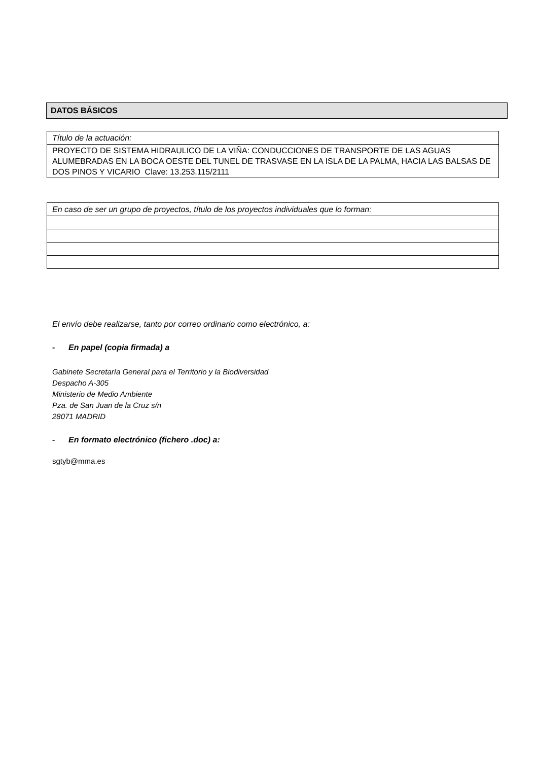DATOS BÁSICOS
| Título de la actuación: |
| PROYECTO DE SISTEMA HIDRAULICO DE LA VIÑA: CONDUCCIONES DE TRANSPORTE DE LAS AGUAS ALUMEBRADAS EN LA BOCA OESTE DEL TUNEL DE TRASVASE EN LA ISLA DE LA PALMA, HACIA LAS BALSAS DE DOS PINOS Y VICARIO Clave: 13.253.115/2111 |
| En caso de ser un grupo de proyectos, título de los proyectos individuales que lo forman: |
El envío debe realizarse, tanto por correo ordinario como electrónico, a:
- En papel (copia firmada) a
Gabinete Secretaría General para el Territorio y la Biodiversidad
Despacho A-305
Ministerio de Medio Ambiente
Pza. de San Juan de la Cruz s/n
28071 MADRID
- En formato electrónico (fichero .doc) a:
sgtyb@mma.es